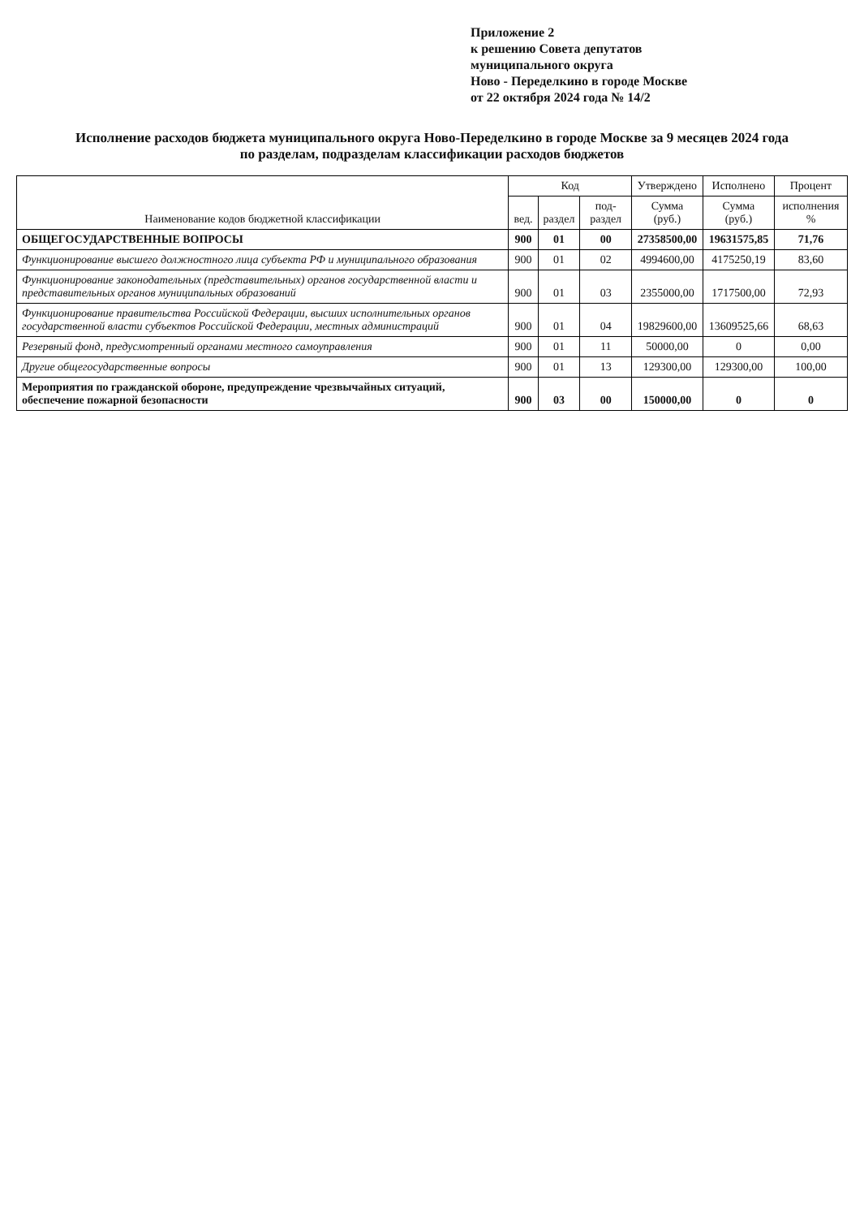Приложение 2
к решению Совета депутатов
муниципального округа
Ново - Переделкино в городе Москве
от 22 октября 2024 года № 14/2
Исполнение расходов бюджета муниципального округа Ново-Переделкино в городе Москве за 9 месяцев 2024 года
по разделам, подразделам классификации расходов бюджетов
| Наименование кодов бюджетной классификации | Код | | | Утверждено | Исполнено | Процент |
| --- | --- | --- | --- | --- | --- | --- |
| | вед. | раздел | под-раздел | Сумма (руб.) | Сумма (руб.) | исполнения % |
| ОБЩЕГОСУДАРСТВЕННЫЕ ВОПРОСЫ | 900 | 01 | 00 | 27358500,00 | 19631575,85 | 71,76 |
| Функционирование высшего должностного лица субъекта РФ и муниципального образования | 900 | 01 | 02 | 4994600,00 | 4175250,19 | 83,60 |
| Функционирование законодательных (представительных) органов государственной власти и представительных органов муниципальных образований | 900 | 01 | 03 | 2355000,00 | 1717500,00 | 72,93 |
| Функционирование правительства Российской Федерации, высших исполнительных органов государственной власти субъектов Российской Федерации, местных администраций | 900 | 01 | 04 | 19829600,00 | 13609525,66 | 68,63 |
| Резервный фонд, предусмотренный органами местного самоуправления | 900 | 01 | 11 | 50000,00 | 0 | 0,00 |
| Другие общегосударственные вопросы | 900 | 01 | 13 | 129300,00 | 129300,00 | 100,00 |
| Мероприятия по гражданской обороне, предупреждение чрезвычайных ситуаций, обеспечение пожарной безопасности | 900 | 03 | 00 | 150000,00 | 0 | 0 |